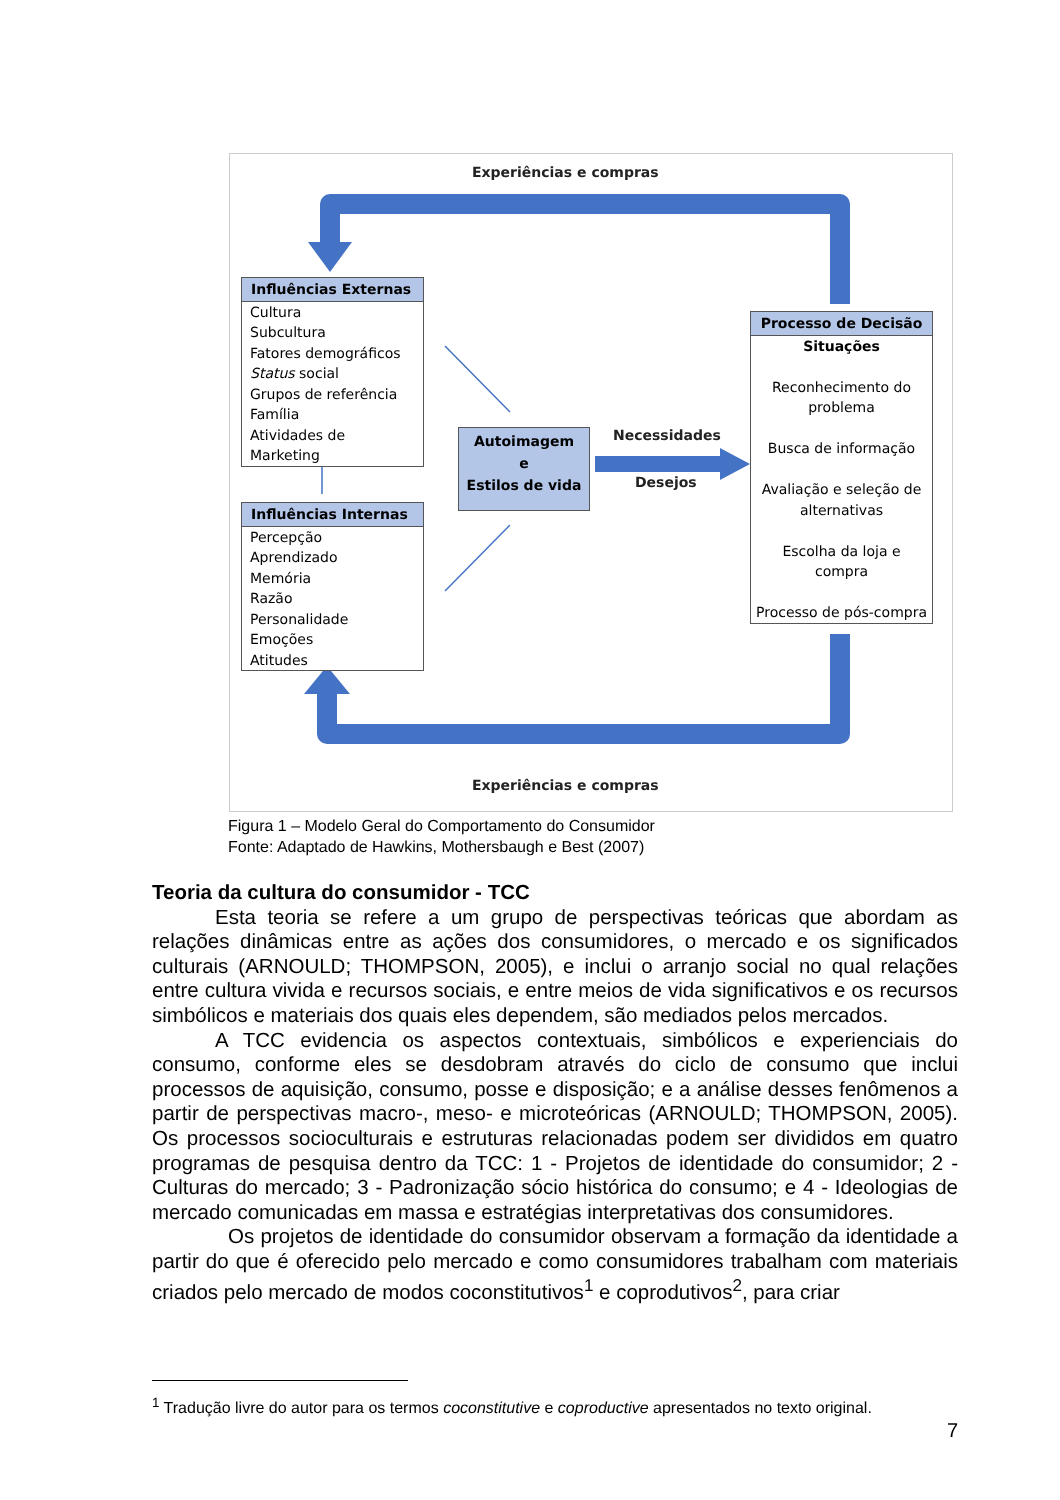Experiências e compras
Influências Externas
Cultura
Subcultura
Fatores demográficos
Status social
Grupos de referência
Família
Atividades de Marketing
Influências Internas
Percepção
Aprendizado
Memória
Razão
Personalidade
Emoções
Atitudes
Autoimagem
e
Estilos de vida
Necessidades
Desejos
Processo de Decisão
Situações
Reconhecimento do problema
Busca de informação
Avaliação e seleção de alternativas
Escolha da loja e compra
Processo de pós-compra
Experiências e compras
Figura 1 – Modelo Geral do Comportamento do Consumidor
Fonte: Adaptado de Hawkins, Mothersbaugh e Best (2007)
Teoria da cultura do consumidor - TCC
Esta teoria se refere a um grupo de perspectivas teóricas que abordam as relações dinâmicas entre as ações dos consumidores, o mercado e os significados culturais (ARNOULD; THOMPSON, 2005), e inclui o arranjo social no qual relações entre cultura vivida e recursos sociais, e entre meios de vida significativos e os recursos simbólicos e materiais dos quais eles dependem, são mediados pelos mercados.
A TCC evidencia os aspectos contextuais, simbólicos e experienciais do consumo, conforme eles se desdobram através do ciclo de consumo que inclui processos de aquisição, consumo, posse e disposição; e a análise desses fenômenos a partir de perspectivas macro-, meso- e microteóricas (ARNOULD; THOMPSON, 2005). Os processos socioculturais e estruturas relacionadas podem ser divididos em quatro programas de pesquisa dentro da TCC: 1 - Projetos de identidade do consumidor; 2 - Culturas do mercado; 3 - Padronização sócio histórica do consumo; e 4 - Ideologias de mercado comunicadas em massa e estratégias interpretativas dos consumidores.
Os projetos de identidade do consumidor observam a formação da identidade a partir do que é oferecido pelo mercado e como consumidores trabalham com materiais criados pelo mercado de modos coconstitutivos<sup>1</sup> e coprodutivos<sup>2</sup>, para criar
<sup>1</sup> Tradução livre do autor para os termos coconstitutive e coproductive apresentados no texto original.
7